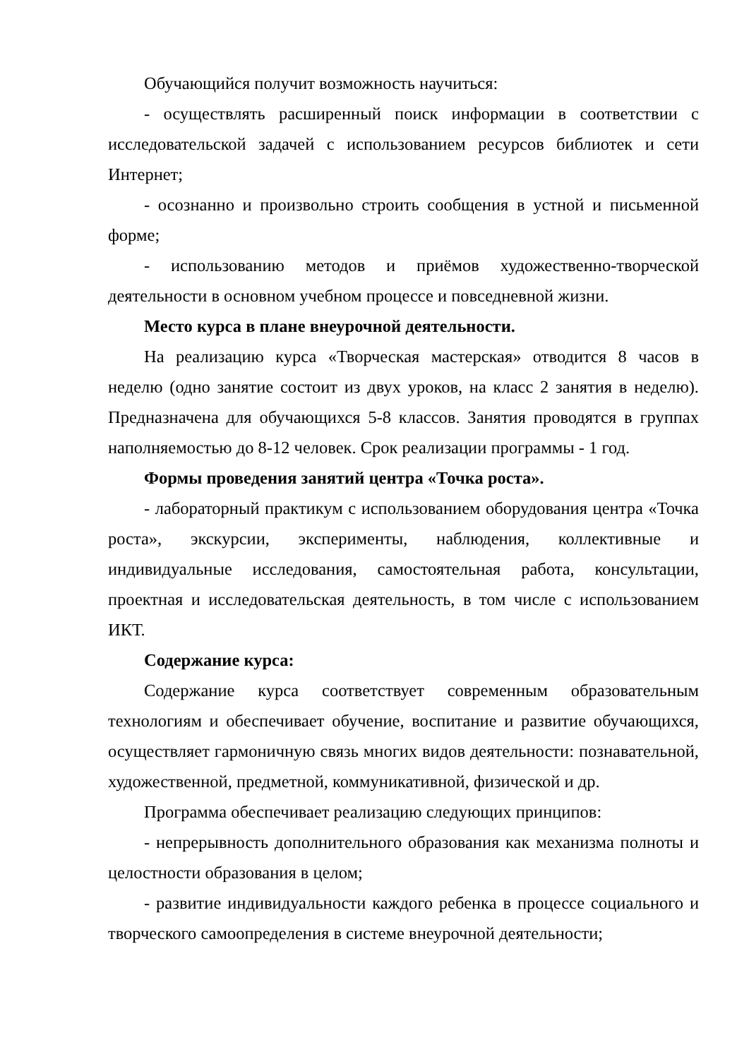Обучающийся получит возможность научиться:
- осуществлять расширенный поиск информации в соответствии с исследовательской задачей с использованием ресурсов библиотек и сети Интернет;
- осознанно и произвольно строить сообщения в устной и письменной форме;
- использованию методов и приёмов художественно-творческой деятельности в основном учебном процессе и повседневной жизни.
Место курса в плане внеурочной деятельности.
На реализацию курса «Творческая мастерская» отводится 8 часов в неделю (одно занятие состоит из двух уроков, на класс 2 занятия в неделю). Предназначена для обучающихся 5-8 классов. Занятия проводятся в группах наполняемостью до 8-12 человек. Срок реализации программы - 1 год.
Формы проведения занятий центра «Точка роста».
- лабораторный практикум с использованием оборудования центра «Точка роста», экскурсии, эксперименты, наблюдения, коллективные и индивидуальные исследования, самостоятельная работа, консультации, проектная и исследовательская деятельность, в том числе с использованием ИКТ.
Содержание курса:
Содержание курса соответствует современным образовательным технологиям и обеспечивает обучение, воспитание и развитие обучающихся, осуществляет гармоничную связь многих видов деятельности: познавательной, художественной, предметной, коммуникативной, физической и др.
Программа обеспечивает реализацию следующих принципов:
- непрерывность дополнительного образования как механизма полноты и целостности образования в целом;
- развитие индивидуальности каждого ребенка в процессе социального и творческого самоопределения в системе внеурочной деятельности;